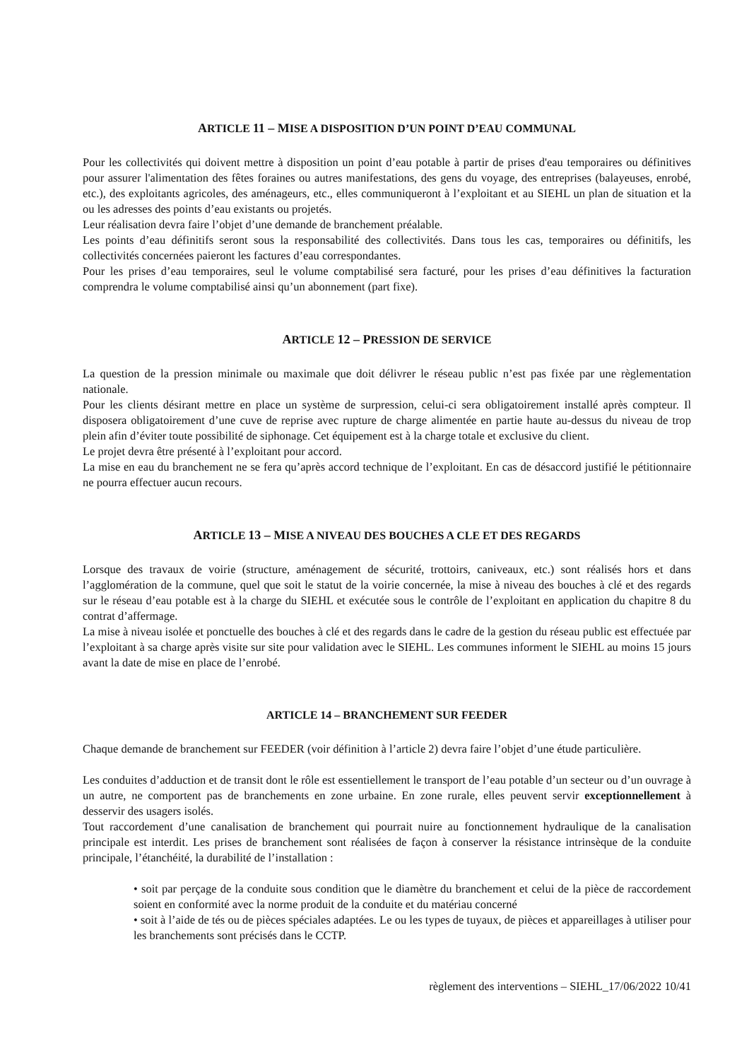ARTICLE 11 – MISE A DISPOSITION D’UN POINT D’EAU COMMUNAL
Pour les collectivités qui doivent mettre à disposition un point d’eau potable à partir de prises d'eau temporaires ou définitives pour assurer l'alimentation des fêtes foraines ou autres manifestations, des gens du voyage, des entreprises (balayeuses, enrobé, etc.), des exploitants agricoles, des aménageurs, etc., elles communiqueront à l’exploitant et au SIEHL un plan de situation et la ou les adresses des points d’eau existants ou projetés.
Leur réalisation devra faire l’objet d’une demande de branchement préalable.
Les points d’eau définitifs seront sous la responsabilité des collectivités. Dans tous les cas, temporaires ou définitifs, les collectivités concernées paieront les factures d’eau correspondantes.
Pour les prises d’eau temporaires, seul le volume comptabilisé sera facturé, pour les prises d’eau définitives la facturation comprendra le volume comptabilisé ainsi qu’un abonnement (part fixe).
ARTICLE 12 – PRESSION DE SERVICE
La question de la pression minimale ou maximale que doit délivrer le réseau public n’est pas fixée par une règlementation nationale.
Pour les clients désirant mettre en place un système de surpression, celui-ci sera obligatoirement installé après compteur. Il disposera obligatoirement d’une cuve de reprise avec rupture de charge alimentée en partie haute au-dessus du niveau de trop plein afin d’éviter toute possibilité de siphonage. Cet équipement est à la charge totale et exclusive du client.
Le projet devra être présenté à l’exploitant pour accord.
La mise en eau du branchement ne se fera qu’après accord technique de l’exploitant. En cas de désaccord justifié le pétitionnaire ne pourra effectuer aucun recours.
ARTICLE 13 – MISE A NIVEAU DES BOUCHES A CLE ET DES REGARDS
Lorsque des travaux de voirie (structure, aménagement de sécurité, trottoirs, caniveaux, etc.) sont réalisés hors et dans l’agglomération de la commune, quel que soit le statut de la voirie concernée, la mise à niveau des bouches à clé et des regards sur le réseau d’eau potable est à la charge du SIEHL et exécutée sous le contrôle de l’exploitant en application du chapitre 8 du contrat d’affermage.
La mise à niveau isolée et ponctuelle des bouches à clé et des regards dans le cadre de la gestion du réseau public est effectuée par l’exploitant à sa charge après visite sur site pour validation avec le SIEHL. Les communes informent le SIEHL au moins 15 jours avant la date de mise en place de l’enrobé.
ARTICLE 14 – BRANCHEMENT SUR FEEDER
Chaque demande de branchement sur FEEDER (voir définition à l’article 2) devra faire l’objet d’une étude particulière.
Les conduites d’adduction et de transit dont le rôle est essentiellement le transport de l’eau potable d’un secteur ou d’un ouvrage à un autre, ne comportent pas de branchements en zone urbaine. En zone rurale, elles peuvent servir exceptionnellement à desservir des usagers isolés.
Tout raccordement d’une canalisation de branchement qui pourrait nuire au fonctionnement hydraulique de la canalisation principale est interdit. Les prises de branchement sont réalisées de façon à conserver la résistance intrinsèque de la conduite principale, l’étanchéité, la durabilité de l’installation :
• soit par perçage de la conduite sous condition que le diamètre du branchement et celui de la pièce de raccordement soient en conformité avec la norme produit de la conduite et du matériau concerné
• soit à l’aide de tés ou de pièces spéciales adaptées. Le ou les types de tuyaux, de pièces et appareillages à utiliser pour les branchements sont précisés dans le CCTP.
règlement des interventions – SIEHL_17/06/2022 10/41